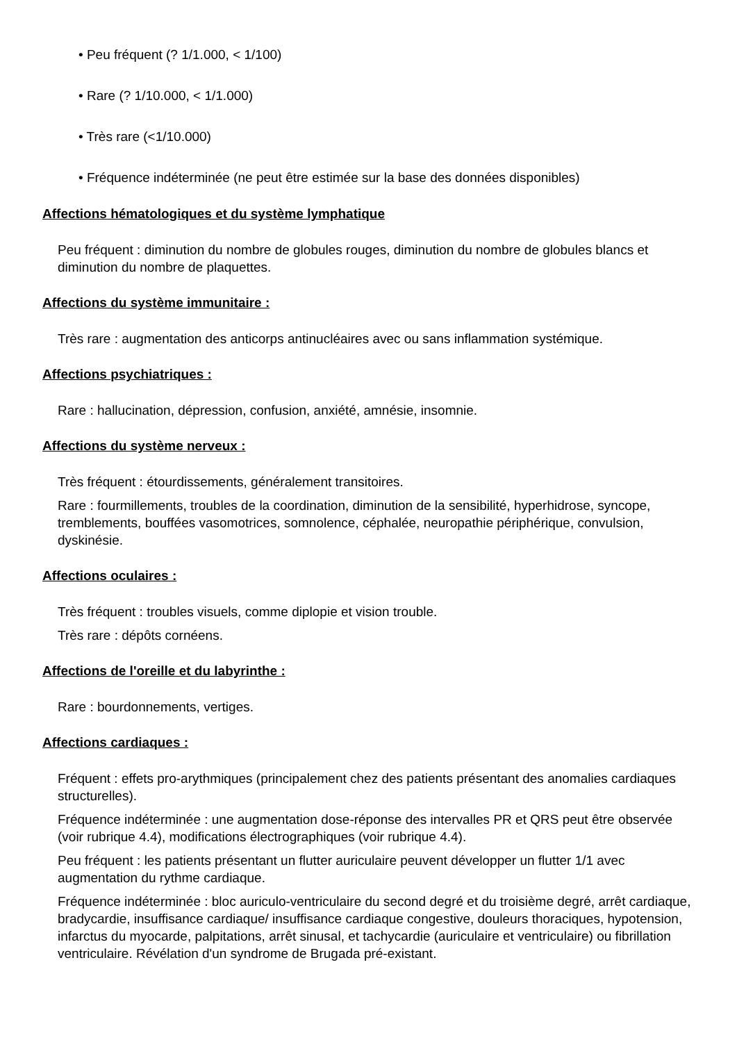• Peu fréquent (? 1/1.000, < 1/100)
• Rare (? 1/10.000, < 1/1.000)
• Très rare (<1/10.000)
• Fréquence indéterminée (ne peut être estimée sur la base des données disponibles)
Affections hématologiques et du système lymphatique
Peu fréquent : diminution du nombre de globules rouges, diminution du nombre de globules blancs et diminution du nombre de plaquettes.
Affections du système immunitaire :
Très rare : augmentation des anticorps antinucléaires avec ou sans inflammation systémique.
Affections psychiatriques :
Rare : hallucination, dépression, confusion, anxiété, amnésie, insomnie.
Affections du système nerveux :
Très fréquent : étourdissements, généralement transitoires.
Rare : fourmillements, troubles de la coordination, diminution de la sensibilité, hyperhidrose, syncope, tremblements, bouffées vasomotrices, somnolence, céphalée, neuropathie périphérique, convulsion, dyskinésie.
Affections oculaires :
Très fréquent : troubles visuels, comme diplopie et vision trouble.
Très rare : dépôts cornéens.
Affections de l'oreille et du labyrinthe :
Rare : bourdonnements, vertiges.
Affections cardiaques :
Fréquent : effets pro-arythmiques (principalement chez des patients présentant des anomalies cardiaques structurelles).
Fréquence indéterminée : une augmentation dose-réponse des intervalles PR et QRS peut être observée (voir rubrique 4.4), modifications électrographiques (voir rubrique 4.4).
Peu fréquent : les patients présentant un flutter auriculaire peuvent développer un flutter 1/1 avec augmentation du rythme cardiaque.
Fréquence indéterminée : bloc auriculo-ventriculaire du second degré et du troisième degré, arrêt cardiaque, bradycardie, insuffisance cardiaque/ insuffisance cardiaque congestive, douleurs thoraciques, hypotension, infarctus du myocarde, palpitations, arrêt sinusal, et tachycardie (auriculaire et ventriculaire) ou fibrillation ventriculaire. Révélation d'un syndrome de Brugada pré-existant.